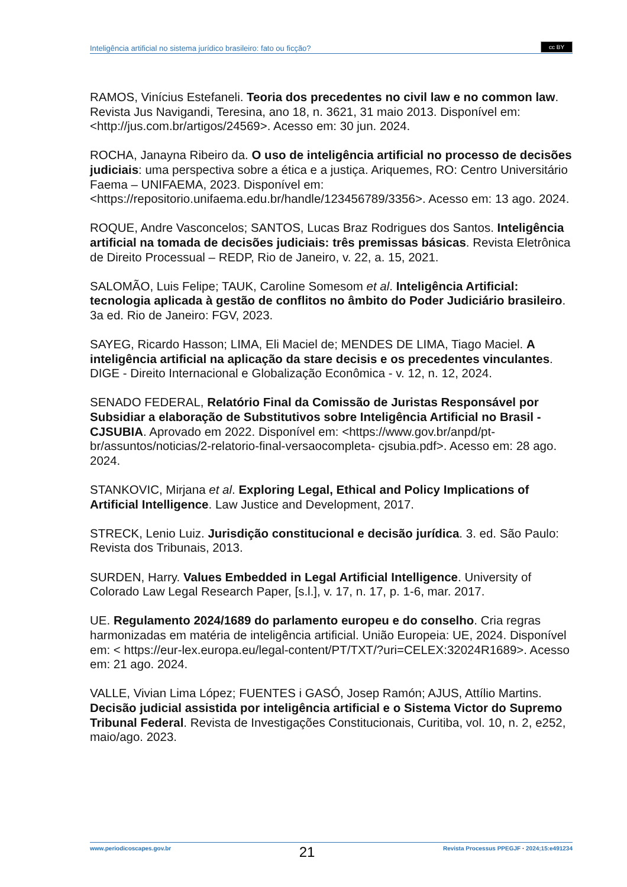Inteligência artificial no sistema jurídico brasileiro: fato ou ficção?
cc BY
RAMOS, Vinícius Estefaneli. Teoria dos precedentes no civil law e no common law. Revista Jus Navigandi, Teresina, ano 18, n. 3621, 31 maio 2013. Disponível em: <http://jus.com.br/artigos/24569>. Acesso em: 30 jun. 2024.
ROCHA, Janayna Ribeiro da. O uso de inteligência artificial no processo de decisões judiciais: uma perspectiva sobre a ética e a justiça. Ariquemes, RO: Centro Universitário Faema – UNIFAEMA, 2023. Disponível em: <https://repositorio.unifaema.edu.br/handle/123456789/3356>. Acesso em: 13 ago. 2024.
ROQUE, Andre Vasconcelos; SANTOS, Lucas Braz Rodrigues dos Santos. Inteligência artificial na tomada de decisões judiciais: três premissas básicas. Revista Eletrônica de Direito Processual – REDP, Rio de Janeiro, v. 22, a. 15, 2021.
SALOMÃO, Luis Felipe; TAUK, Caroline Somesom et al. Inteligência Artificial: tecnologia aplicada à gestão de conflitos no âmbito do Poder Judiciário brasileiro. 3a ed. Rio de Janeiro: FGV, 2023.
SAYEG, Ricardo Hasson; LIMA, Eli Maciel de; MENDES DE LIMA, Tiago Maciel. A inteligência artificial na aplicação da stare decisis e os precedentes vinculantes. DIGE - Direito Internacional e Globalização Econômica - v. 12, n. 12, 2024.
SENADO FEDERAL, Relatório Final da Comissão de Juristas Responsável por Subsidiar a elaboração de Substitutivos sobre Inteligência Artificial no Brasil - CJSUBIA. Aprovado em 2022. Disponível em: <https://www.gov.br/anpd/pt-br/assuntos/noticias/2-relatorio-final-versaocompleta- cjsubia.pdf>. Acesso em: 28 ago. 2024.
STANKOVIC, Mirjana et al. Exploring Legal, Ethical and Policy Implications of Artificial Intelligence. Law Justice and Development, 2017.
STRECK, Lenio Luiz. Jurisdição constitucional e decisão jurídica. 3. ed. São Paulo: Revista dos Tribunais, 2013.
SURDEN, Harry. Values Embedded in Legal Artificial Intelligence. University of Colorado Law Legal Research Paper, [s.l.], v. 17, n. 17, p. 1-6, mar. 2017.
UE. Regulamento 2024/1689 do parlamento europeu e do conselho. Cria regras harmonizadas em matéria de inteligência artificial. União Europeia: UE, 2024. Disponível em: < https://eur-lex.europa.eu/legal-content/PT/TXT/?uri=CELEX:32024R1689>. Acesso em: 21 ago. 2024.
VALLE, Vivian Lima López; FUENTES i GASÓ, Josep Ramón; AJUS, Attílio Martins. Decisão judicial assistida por inteligência artificial e o Sistema Victor do Supremo Tribunal Federal. Revista de Investigações Constitucionais, Curitiba, vol. 10, n. 2, e252, maio/ago. 2023.
www.periodicoscapes.gov.br 21 Revista Processus PPEGJF · 2024;15:e491234